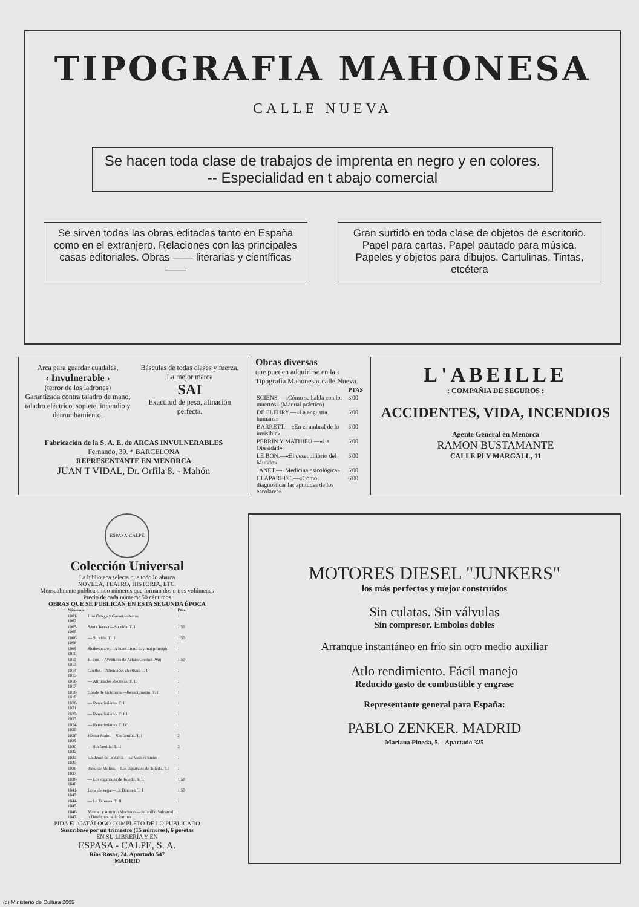TIPOGRAFIA MAHONESA
CALLE NUEVA
Se hacen toda clase de trabajos de imprenta en negro y en colores. -- Especialidad en t abajo comercial
Se sirven todas las obras editadas tanto en España como en el extranjero. Relaciones con las principales casas editoriales. Obras —— literarias y científicas ——
Gran surtido en toda clase de objetos de escritorio. Papel para cartas. Papel pautado para música. Papeles y objetos para dibujos. Cartulinas, Tintas, etcétera
Arca para guardar cuadales,
‹ Invulnerable ›
(terror de los ladrones)
Garantizada contra taladro de mano, taladro eléctrico, soplete, incendio y derrumbamiento.
Básculas de todas clases y fuerza.
La mejor marca
SAI
Exactitud de peso, afinación perfecta.
Fabricación de la S. A. E. de ARCAS INVULNERABLES
Fernando, 39. * BARCELONA
REPRESENTANTE EN MENORCA
JUAN T VIDAL, Dr. Orfila 8. - Mahón
Obras diversas
que pueden adquirirse en la ‹ Tipografía Mahonesa› calle Nueva.
| | PTAS |
| --- | --- |
| SCIENS.—«Cómo se habla con los muertos» (Manual práctico) | 3'00 |
| DE FLEURY.—«La angustia humana» | 5'00 |
| BARRETT.—«En el umbral de lo invisible» | 5'00 |
| PERRIN Y MATHIEU.—«La Obesidad» | 5'00 |
| LE BON.—«El desequilibrio del Mundo» | 5'00 |
| JANET.—«Medicina psicológica» | 5'00 |
| CLAPAREDE.—«Cómo diagnosticar las aptitudes de los escolares» | 6'00 |
L'ABEILLE
: COMPAÑIA DE SEGUROS :
ACCIDENTES, VIDA, INCENDIOS
Agente General en Menorca
RAMON BUSTAMANTE
CALLE PI Y MARGALL, 11
ESPASA-CALPE
Colección Universal
La biblioteca selecta que todo lo abarca
NOVELA, TEATRO, HISTORIA, ETC.
Mensualmente publica cinco números que forman dos o tres volúmenes
Precio de cada número: 50 céntimos
OBRAS QUE SE PUBLICAN EN ESTA SEGUNDA ÉPOCA
| Números | | Ptas. |
| --- | --- | --- |
| 1001-1002 | José Ortega y Gasset.—Notas | 1 |
| 1003-1005 | Santa Teresa.—Su vida. T. I | 1.50 |
| 1006-1008 | — Su vida. T. II | 1.50 |
| 1009-1010 | Shakespeare.—A buen fin no hay mal principio | 1 |
| 1011-1013 | E. Poe.—Aventuras de Arturo Gordon Pym | 1.50 |
| 1014-1015 | Goethe.—Afinidades electivas. T. I | 1 |
| 1016-1017 | — Afinidades electivas. T. II | 1 |
| 1018-1019 | Conde de Gobineau.—Renacimiento. T. I | 1 |
| 1020-1021 | — Renacimiento. T. II | 1 |
| 1022-1023 | — Renacimiento. T. III | 1 |
| 1024-1025 | — Renacimiento. T. IV | 1 |
| 1026-1029 | Héctor Malot.—Sin familia. T. I | 2 |
| 1030-1032 | — Sin familia. T. II | 2 |
| 1033-1035 | Calderón de la Barca.—La vida es sueño | 1 |
| 1036-1037 | Tirso de Molina.—Los cigarrales de Toledo. T. I | 1 |
| 1038-1040 | — Los cigarrales de Toledo. T. II | 1.50 |
| 1041-1043 | Lope de Vega.—La Dorotea. T. I | 1.50 |
| 1044-1045 | — La Dorotea. T. II | 1 |
| 1046-1047 | Manuel y Antonio Machado.—Julianillo Valcárcel o Desdichas de la fortuna | 1 |
PIDA EL CATÁLOGO COMPLETO DE LO PUBLICADO
Suscríbase por un trimestre (15 números), 6 pesetas
EN SU LIBRERÍA Y EN
ESPASA - CALPE, S. A.
Ríos Rosas, 24. Apartado 547
MADRID
MOTORES DIESEL "JUNKERS"
los más perfectos y mejor construídos
Sin culatas. Sin válvulas
Sin compresor. Embolos dobles
Arranque instantáneo en frío sin otro medio auxiliar
Atlo rendimiento. Fácil manejo
Reducido gasto de combustible y engrase
Representante general para España:
PABLO ZENKER. MADRID
Mariana Pineda, 5. - Apartado 325
(c) Ministerio de Cultura 2005